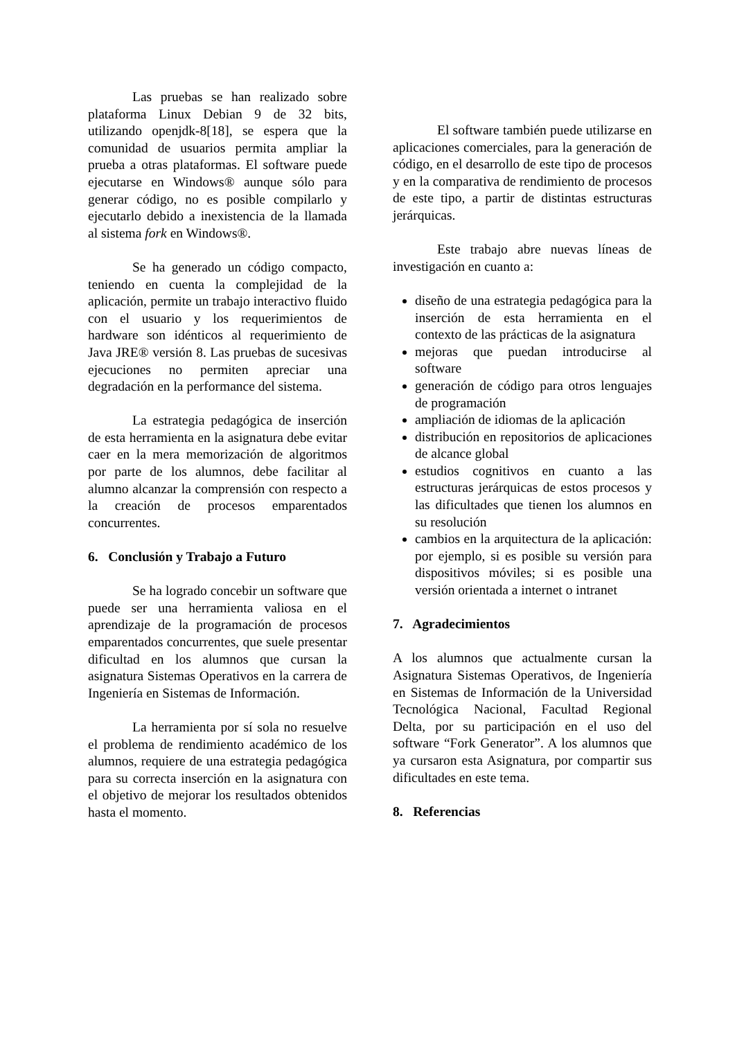Las pruebas se han realizado sobre plataforma Linux Debian 9 de 32 bits, utilizando openjdk-8[18], se espera que la comunidad de usuarios permita ampliar la prueba a otras plataformas. El software puede ejecutarse en Windows® aunque sólo para generar código, no es posible compilarlo y ejecutarlo debido a inexistencia de la llamada al sistema fork en Windows®.
Se ha generado un código compacto, teniendo en cuenta la complejidad de la aplicación, permite un trabajo interactivo fluido con el usuario y los requerimientos de hardware son idénticos al requerimiento de Java JRE® versión 8. Las pruebas de sucesivas ejecuciones no permiten apreciar una degradación en la performance del sistema.
La estrategia pedagógica de inserción de esta herramienta en la asignatura debe evitar caer en la mera memorización de algoritmos por parte de los alumnos, debe facilitar al alumno alcanzar la comprensión con respecto a la creación de procesos emparentados concurrentes.
6. Conclusión y Trabajo a Futuro
Se ha logrado concebir un software que puede ser una herramienta valiosa en el aprendizaje de la programación de procesos emparentados concurrentes, que suele presentar dificultad en los alumnos que cursan la asignatura Sistemas Operativos en la carrera de Ingeniería en Sistemas de Información.
La herramienta por sí sola no resuelve el problema de rendimiento académico de los alumnos, requiere de una estrategia pedagógica para su correcta inserción en la asignatura con el objetivo de mejorar los resultados obtenidos hasta el momento.
El software también puede utilizarse en aplicaciones comerciales, para la generación de código, en el desarrollo de este tipo de procesos y en la comparativa de rendimiento de procesos de este tipo, a partir de distintas estructuras jerárquicas.
Este trabajo abre nuevas líneas de investigación en cuanto a:
diseño de una estrategia pedagógica para la inserción de esta herramienta en el contexto de las prácticas de la asignatura
mejoras que puedan introducirse al software
generación de código para otros lenguajes de programación
ampliación de idiomas de la aplicación
distribución en repositorios de aplicaciones de alcance global
estudios cognitivos en cuanto a las estructuras jerárquicas de estos procesos y las dificultades que tienen los alumnos en su resolución
cambios en la arquitectura de la aplicación: por ejemplo, si es posible su versión para dispositivos móviles; si es posible una versión orientada a internet o intranet
7. Agradecimientos
A los alumnos que actualmente cursan la Asignatura Sistemas Operativos, de Ingeniería en Sistemas de Información de la Universidad Tecnológica Nacional, Facultad Regional Delta, por su participación en el uso del software “Fork Generator”. A los alumnos que ya cursaron esta Asignatura, por compartir sus dificultades en este tema.
8. Referencias